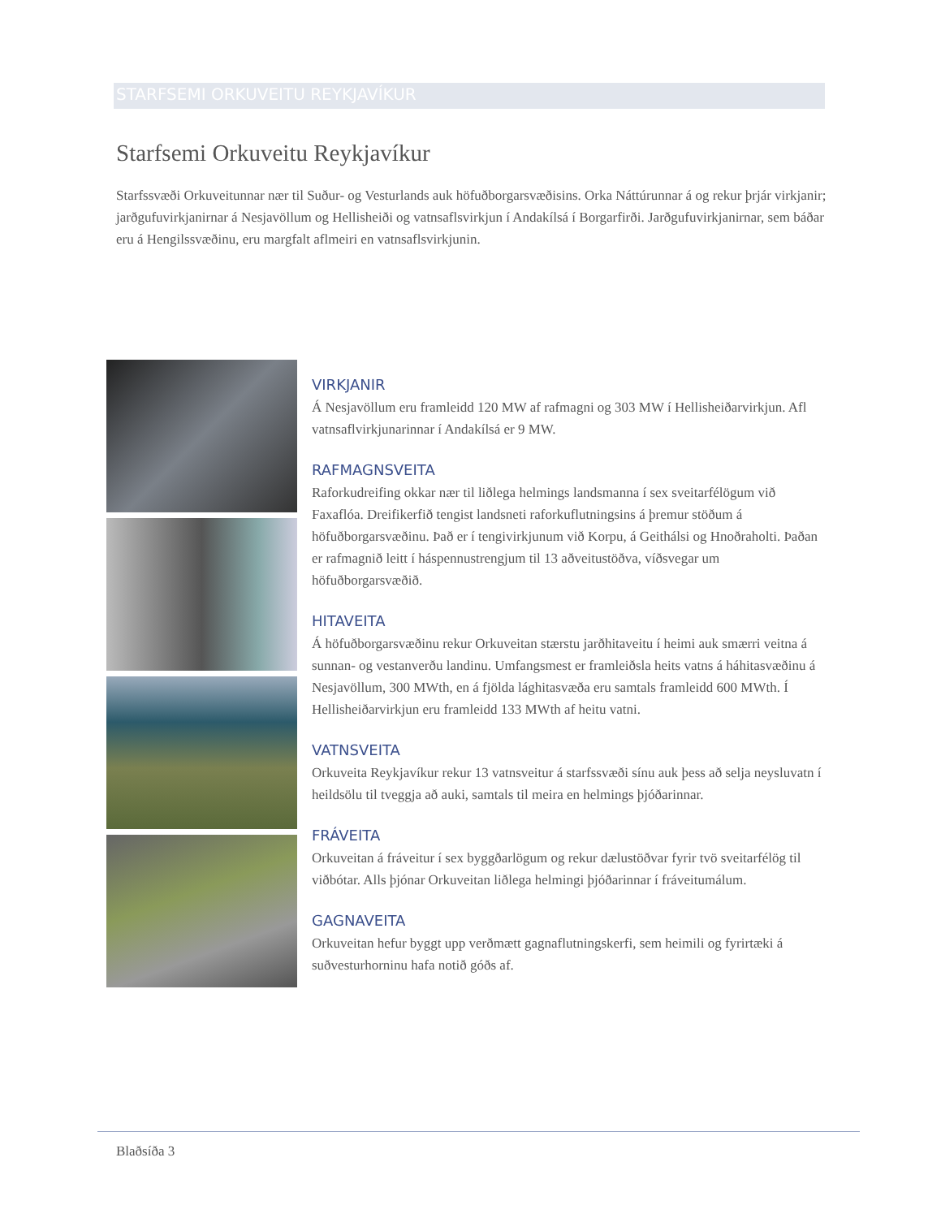STARFSEMI ORKUVEITU REYKJAVÍKUR
Starfsemi Orkuveitu Reykjavíkur
Starfssvæði Orkuveitunnar nær til Suður- og Vesturlands auk höfuðborgarsvæðisins. Orka Náttúrunnar á og rekur þrjár virkjanir; jarðgufuvirkjanirnar á Nesjavöllum og Hellisheiði og vatnsaflsvirkjun í Andakílsá í Borgarfirði. Jarðgufuvirkjanirnar, sem báðar eru á Hengilssvæðinu, eru margfalt aflmeiri en vatnsaflsvirkjunin.
VIRKJANIR
Á Nesjavöllum eru framleidd 120 MW af rafmagni og 303 MW í Hellisheiðarvirkjun. Afl vatnsaflvirkjunarinnar í Andakílsá er 9 MW.
RAFMAGNSVEITA
Raforkudreifing okkar nær til liðlega helmings landsmanna í sex sveitarfélögum við Faxaflóa. Dreifikerfið tengist landsneti raforkuflutningsins á þremur stöðum á höfuðborgarsvæðinu. Það er í tengivirkjunum við Korpu, á Geithálsi og Hnoðraholti. Þaðan er rafmagnið leitt í háspennustrengjum til 13 aðveitustöðva, víðsvegar um höfuðborgarsvæðið.
HITAVEITA
Á höfuðborgarsvæðinu rekur Orkuveitan stærstu jarðhitaveitu í heimi auk smærri veitna á sunnan- og vestanverðu landinu. Umfangsmest er framleiðsla heits vatns á háhitasvæðinu á Nesjavöllum, 300 MWth, en á fjölda lághitasvæða eru samtals framleidd 600 MWth. Í Hellisheiðarvirkjun eru framleidd 133 MWth af heitu vatni.
VATNSVEITA
Orkuveita Reykjavíkur rekur 13 vatnsveitur á starfssvæði sínu auk þess að selja neysluvatn í heildsölu til tveggja að auki, samtals til meira en helmings þjóðarinnar.
FRÁVEITA
Orkuveitan á fráveitur í sex byggðarlögum og rekur dælustöðvar fyrir tvö sveitarfélög til viðbótar. Alls þjónar Orkuveitan liðlega helmingi þjóðarinnar í fráveitumálum.
GAGNAVEITA
Orkuveitan hefur byggt upp verðmætt gagnaflutningskerfi, sem heimili og fyrirtæki á suðvesturhorninu hafa notið góðs af.
Blaðsíða 3